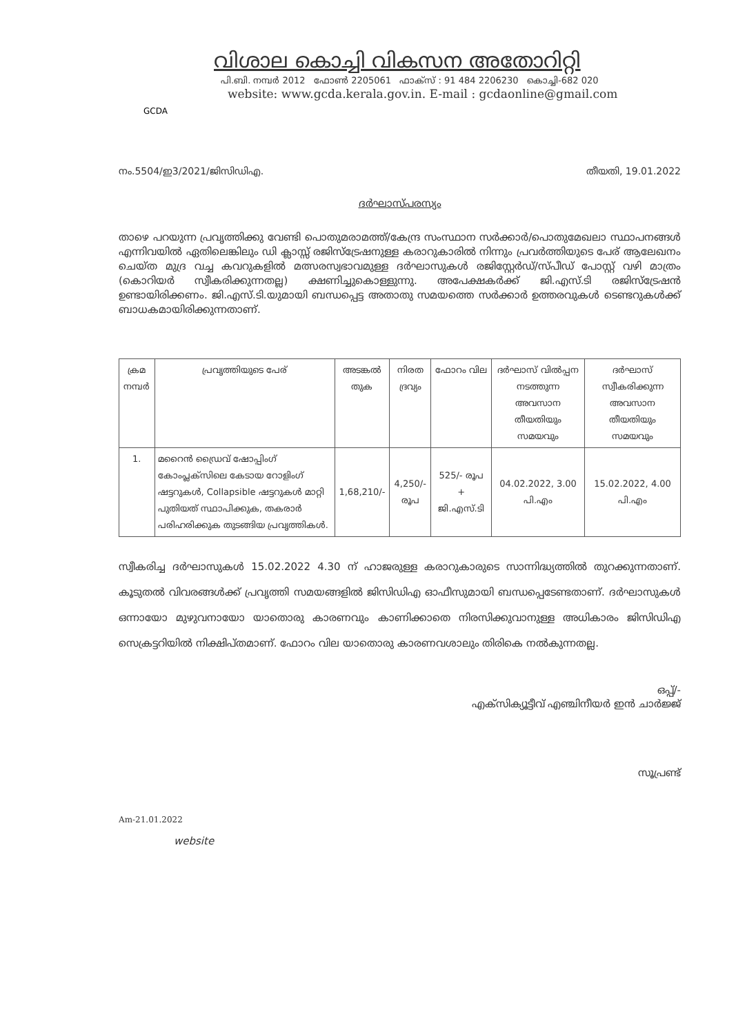GCDA
വിശാല കൊച്ചി വികസന അതോറിറ്റി
പി.ബി. നമ്പർ 2012 ഫോൺ 2205061 ഫാക്സ് : 91 484 2206230 കൊച്ചി-682 020
website: www.gcda.kerala.gov.in. E-mail : gcdaonline@gmail.com
നം.5504/ഇ3/2021/ജിസിഡിഎ. തീയതി, 19.01.2022
ദർഘാസ്പരസ്യം
താഴെ പറയുന്ന പ്രവൃത്തിക്കു വേണ്ടി പൊതുമരാമത്ത്/കേന്ദ്ര സംസ്ഥാന സർക്കാർ/പൊതുമേഖലാ സ്ഥാപനങ്ങൾ എന്നിവയിൽ ഏതിലെങ്കിലും ഡി ക്ലാസ്സ് രജിസ്ട്രേഷനുള്ള കരാറുകാരിൽ നിന്നും പ്രവർത്തിയുടെ പേര് ആലേഖനം ചെയ്ത മുദ്ര വച്ച കവറുകളിൽ മത്സരസ്വഭാവമുള്ള ദർഘാസുകൾ രജിസ്റ്റേർഡ്/സ്പീഡ് പോസ്റ്റ് വഴി മാത്രം (കൊറിയർ സ്വീകരിക്കുന്നതല്ല) ക്ഷണിച്ചുകൊള്ളുന്നു. അപേക്ഷകർക്ക് ജി.എസ്.ടി രജിസ്ട്രേഷൻ ഉണ്ടായിരിക്കണം. ജി.എസ്.ടി.യുമായി ബന്ധപ്പെട്ട അതാതു സമയത്തെ സർക്കാർ ഉത്തരവുകൾ ടെണ്ടറുകൾക്ക് ബാധകമായിരിക്കുന്നതാണ്.
| ക്രമ നമ്പർ | പ്രവൃത്തിയുടെ പേര് | അടങ്കൽ തുക | നിരത ദ്രവ്യം | ഫോറം വില | ദർഘാസ് വിൽപ്പന നടത്തുന്ന അവസാന തീയതിയും സമയവും | ദർഘാസ് സ്വീകരിക്കുന്ന അവസാന തീയതിയും സമയവും |
| --- | --- | --- | --- | --- | --- | --- |
| 1. | മറൈൻ ഡ്രൈവ് ഷോപ്പിംഗ് കോംപ്ലക്സിലെ കേടായ റോളിംഗ് ഷട്ടറുകൾ, Collapsible ഷട്ടറുകൾ മാറ്റി പുതിയത് സ്ഥാപിക്കുക, തകരാർ പരിഹരിക്കുക തുടങ്ങിയ പ്രവൃത്തികൾ. | 1,68,210/- | 4,250/- രൂപ | 525/- രൂപ + ജി.എസ്.ടി | 04.02.2022, 3.00 പി.എം | 15.02.2022, 4.00 പി.എം |
സ്വീകരിച്ച ദർഘാസുകൾ 15.02.2022 4.30 ന് ഹാജരുള്ള കരാറുകാരുടെ സാന്നിദ്ധ്യത്തിൽ തുറക്കുന്നതാണ്. കൂടുതൽ വിവരങ്ങൾക്ക് പ്രവൃത്തി സമയങ്ങളിൽ ജിസിഡിഎ ഓഫീസുമായി ബന്ധപ്പെടേണ്ടതാണ്. ദർഘാസുകൾ ഒന്നായോ മുഴുവനായോ യാതൊരു കാരണവും കാണിക്കാതെ നിരസിക്കുവാനുള്ള അധികാരം ജിസിഡിഎ സെക്രട്ടറിയിൽ നിക്ഷിപ്തമാണ്. ഫോറം വില യാതൊരു കാരണവശാലും തിരികെ നൽകുന്നതല്ല.
ഒപ്പ്/-
എക്സിക്യൂട്ടീവ് എഞ്ചിനീയർ ഇൻ ചാർജ്ജ്
സൂപ്രണ്ട്
Am-21.01.2022
website